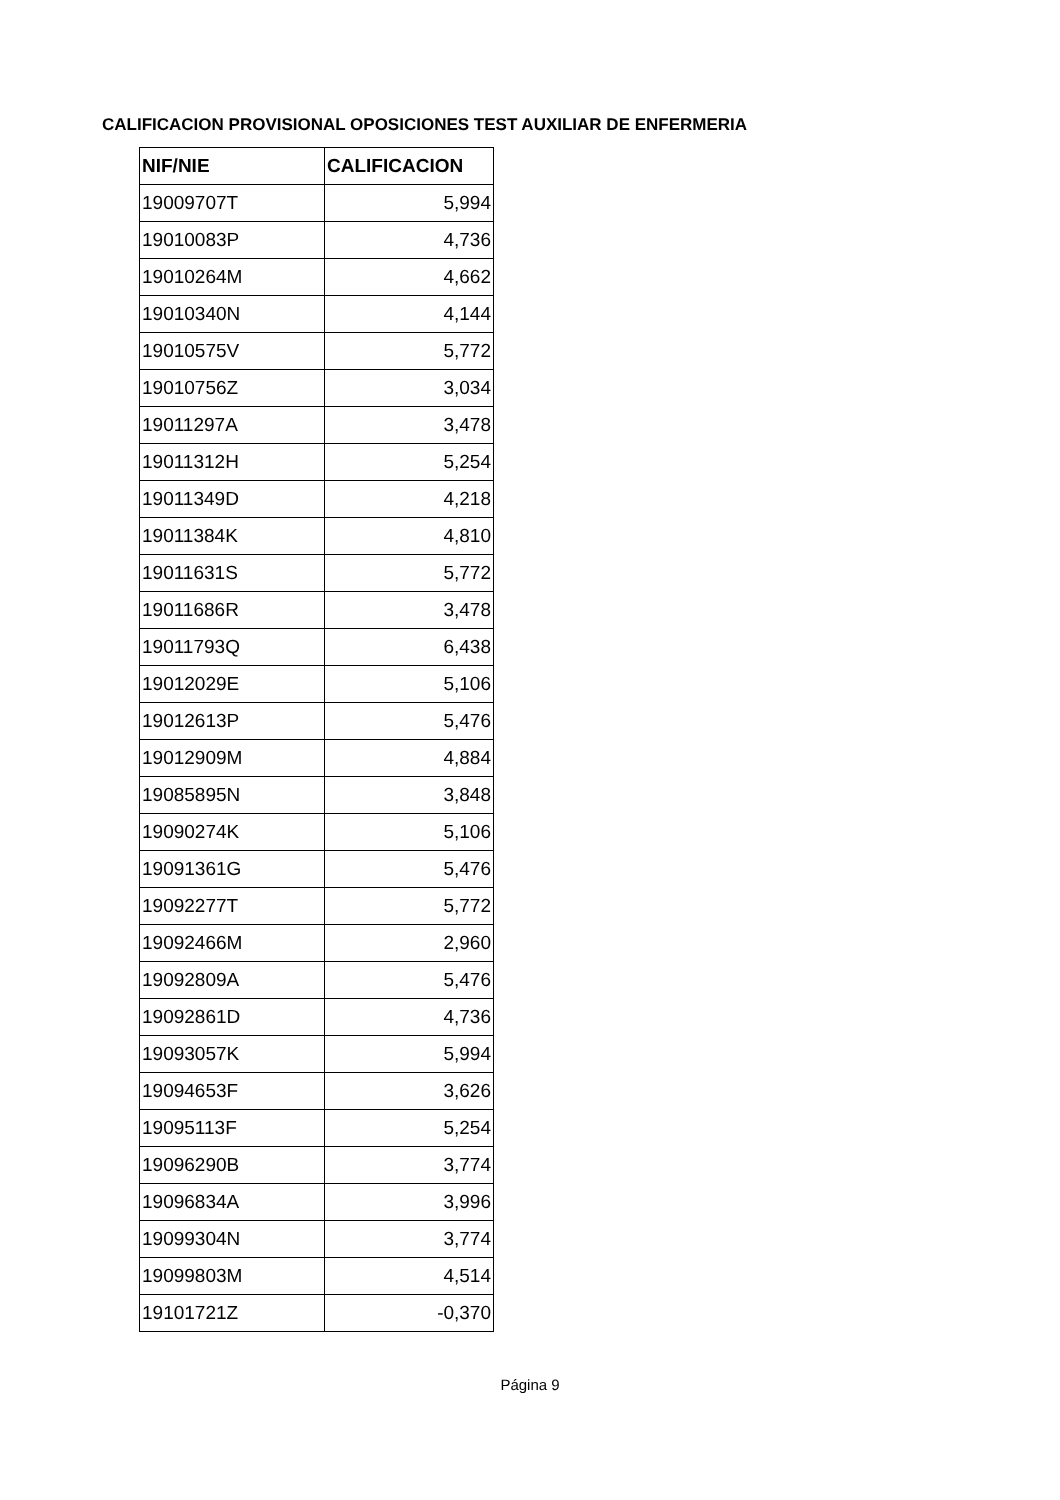CALIFICACION PROVISIONAL OPOSICIONES TEST AUXILIAR DE ENFERMERIA
| NIF/NIE | CALIFICACION |
| --- | --- |
| 19009707T | 5,994 |
| 19010083P | 4,736 |
| 19010264M | 4,662 |
| 19010340N | 4,144 |
| 19010575V | 5,772 |
| 19010756Z | 3,034 |
| 19011297A | 3,478 |
| 19011312H | 5,254 |
| 19011349D | 4,218 |
| 19011384K | 4,810 |
| 19011631S | 5,772 |
| 19011686R | 3,478 |
| 19011793Q | 6,438 |
| 19012029E | 5,106 |
| 19012613P | 5,476 |
| 19012909M | 4,884 |
| 19085895N | 3,848 |
| 19090274K | 5,106 |
| 19091361G | 5,476 |
| 19092277T | 5,772 |
| 19092466M | 2,960 |
| 19092809A | 5,476 |
| 19092861D | 4,736 |
| 19093057K | 5,994 |
| 19094653F | 3,626 |
| 19095113F | 5,254 |
| 19096290B | 3,774 |
| 19096834A | 3,996 |
| 19099304N | 3,774 |
| 19099803M | 4,514 |
| 19101721Z | -0,370 |
Página 9